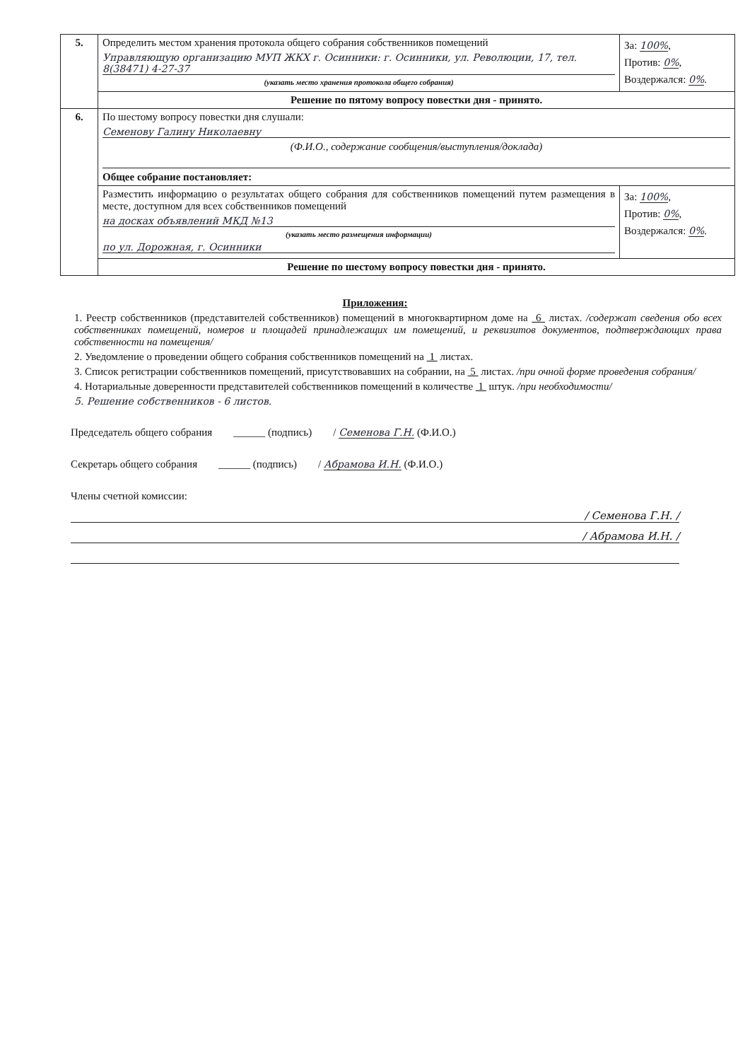| 5. | Определить местом хранения протокола общего собрания собственников помещений Управляющую организацию МУП ЖКХ г. Осинники: г. Осинники, ул. Революции, 17, тел. 8(38471) 4-27-37 (указать место хранения протокола общего собрания) | За: 100% , Против: 0% , Воздержался: 0% . |
| | Решение по пятому вопросу повестки дня - принято. | |
| 6. | По шестому вопросу повестки дня слушали: Семенову Галину Николаевну (Ф.И.О., содержание сообщения/выступления/доклада) Общее собрание постановляет: | |
| | Разместить информацию о результатах общего собрания для собственников помещений путем размещения в месте, доступном для всех собственников помещений на досках объявлений МКД №13 (указать место размещения информации) по ул. Дорожная, г. Осинники | За: 100% , Против: 0% , Воздержался: 0% . |
| | Решение по шестому вопросу повестки дня - принято. | |
Приложения:
1. Реестр собственников (представителей собственников) помещений в многоквартирном доме на 6 листах. /содержат сведения обо всех собственниках помещений, номеров и площадей принадлежащих им помещений, и реквизитов документов, подтверждающих права собственности на помещения/
2. Уведомление о проведении общего собрания собственников помещений на 1 листах.
3. Список регистрации собственников помещений, присутствовавших на собрании, на 5 листах. /при очной форме проведения собрания/
4. Нотариальные доверенности представителей собственников помещений в количестве 1 штук. /при необходимости/
5. Решение собственников - 6 листов.
Председатель общего собрания ______ (подпись) / Семенова Г.Н. (Ф.И.О.)
Секретарь общего собрания ______ (подпись) / Абрамова И.Н. (Ф.И.О.)
Члены счетной комиссии:
/ Семенова Г.Н. /
/ Абрамова И.Н. /